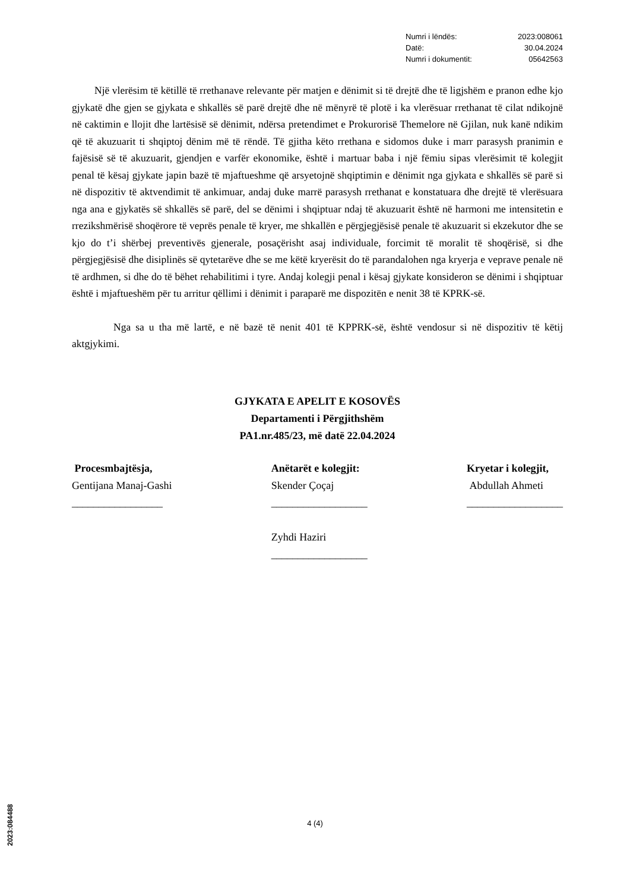Numri i lëndës: 2023:008061
Datë: 30.04.2024
Numri i dokumentit: 05642563
Një vlerësim të këtillë të rrethanave relevante për matjen e dënimit si të drejtë dhe të ligjshëm e pranon edhe kjo gjykatë dhe gjen se gjykata e shkallës së parë drejtë dhe në mënyrë të plotë i ka vlerësuar rrethanat të cilat ndikojnë në caktimin e llojit dhe lartësisë së dënimit, ndërsa pretendimet e Prokurorisë Themelore në Gjilan, nuk kanë ndikim që të akuzuarit ti shqiptoj dënim më të rëndë. Të gjitha këto rrethana e sidomos duke i marr parasysh pranimin e fajësisë së të akuzuarit, gjendjen e varfër ekonomike, është i martuar baba i një fëmiu sipas vlerësimit të kolegjit penal të kësaj gjykate japin bazë të mjaftueshme që arsyetojnë shqiptimin e dënimit nga gjykata e shkallës së parë si në dispozitiv të aktvendimit të ankimuar, andaj duke marrë parasysh rrethanat e konstatuara dhe drejtë të vlerësuara nga ana e gjykatës së shkallës së parë, del se dënimi i shqiptuar ndaj të akuzuarit është në harmoni me intensitetin e rrezikshmërisë shoqërore të veprës penale të kryer, me shkallën e përgjegjësisë penale të akuzuarit si ekzekutor dhe se kjo do t’i shërbej preventivës gjenerale, posaçërisht asaj individuale, forcimit të moralit të shoqërisë, si dhe përgjegjësisë dhe disiplinës së qytetarëve dhe se me këtë kryerësit do të parandalohen nga kryerja e veprave penale në të ardhmen, si dhe do të bëhet rehabilitimi i tyre. Andaj kolegji penal i kësaj gjykate konsideron se dënimi i shqiptuar është i mjaftueshëm për tu arritur qëllimi i dënimit i paraparë me dispozitën e nenit 38 të KPRK-së.
Nga sa u tha më lartë, e në bazë të nenit 401 të KPPRK-së, është vendosur si në dispozitiv të këtij aktgjykimi.
GJYKATA E APELIT E KOSOVËS
Departamenti i Përgjithshëm
PA1.nr.485/23, më datë 22.04.2024
Procesmbajtësja,
Gentijana Manaj-Gashi
_________________
Anëtarët e kolegjit:
Skender Çoçaj
__________________
Zyhdi Haziri
__________________
Kryetar i kolegjit,
Abdullah Ahmeti
__________________
2023:084488
4 (4)